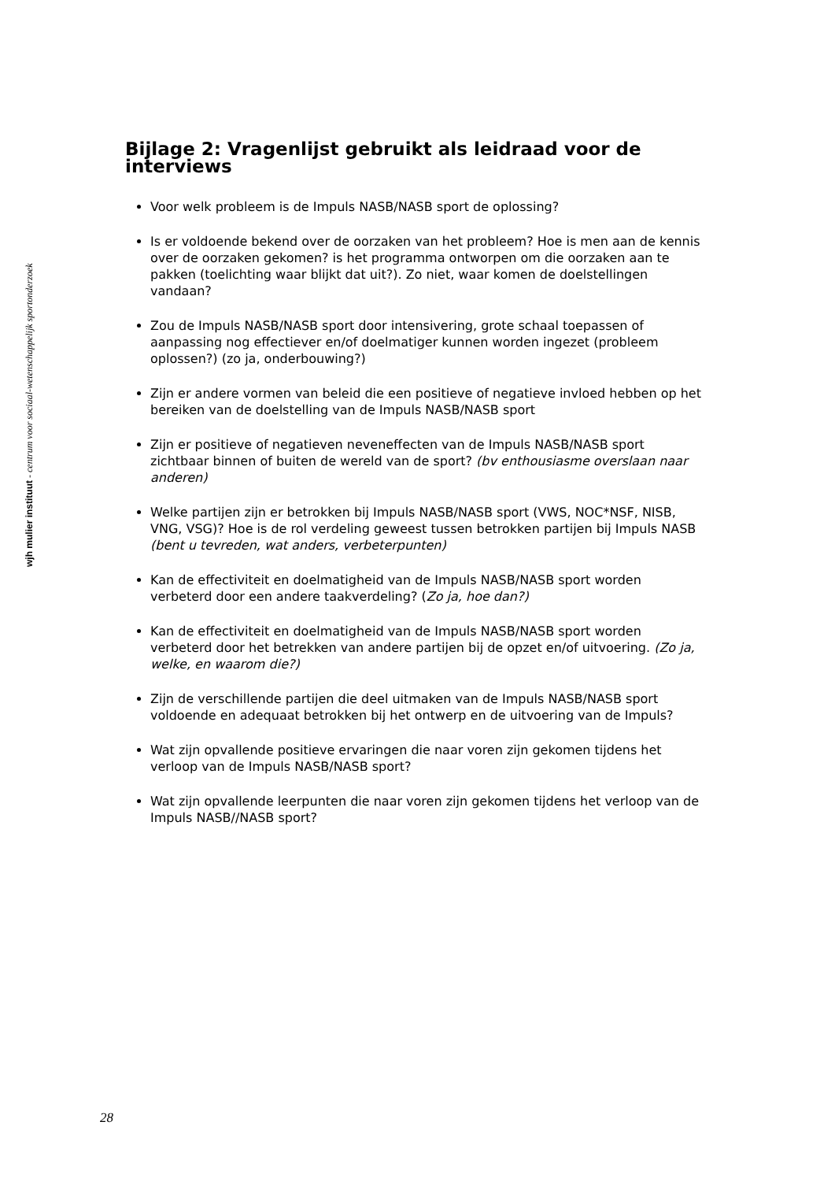wjh mulier instituut - centrum voor sociaal-wetenschappelijk sportonderzoek
Bijlage 2: Vragenlijst gebruikt als leidraad voor de interviews
Voor welk probleem is de Impuls NASB/NASB sport de oplossing?
Is er voldoende bekend over de oorzaken van het probleem? Hoe is men aan de kennis over de oorzaken gekomen? is het programma ontworpen om die oorzaken aan te pakken (toelichting waar blijkt dat uit?). Zo niet, waar komen de doelstellingen vandaan?
Zou de Impuls NASB/NASB sport door intensivering, grote schaal toepassen of aanpassing nog effectiever en/of doelmatiger kunnen worden ingezet (probleem oplossen?) (zo ja, onderbouwing?)
Zijn er andere vormen van beleid die een positieve of negatieve invloed hebben op het bereiken van de doelstelling van de Impuls NASB/NASB sport
Zijn er positieve of negatieven neveneffecten van de Impuls NASB/NASB sport zichtbaar binnen of buiten de wereld van de sport? (bv enthousiasme overslaan naar anderen)
Welke partijen zijn er betrokken bij Impuls NASB/NASB sport (VWS, NOC*NSF, NISB, VNG, VSG)? Hoe is de rol verdeling geweest tussen betrokken partijen bij Impuls NASB (bent u tevreden, wat anders, verbeterpunten)
Kan de effectiviteit en doelmatigheid van de Impuls NASB/NASB sport worden verbeterd door een andere taakverdeling? (Zo ja, hoe dan?)
Kan de effectiviteit en doelmatigheid van de Impuls NASB/NASB sport worden verbeterd door het betrekken van andere partijen bij de opzet en/of uitvoering. (Zo ja, welke, en waarom die?)
Zijn de verschillende partijen die deel uitmaken van de Impuls NASB/NASB sport voldoende en adequaat betrokken bij het ontwerp en de uitvoering van de Impuls?
Wat zijn opvallende positieve ervaringen die naar voren zijn gekomen tijdens het verloop van de Impuls NASB/NASB sport?
Wat zijn opvallende leerpunten die naar voren zijn gekomen tijdens het verloop van de Impuls NASB//NASB sport?
28